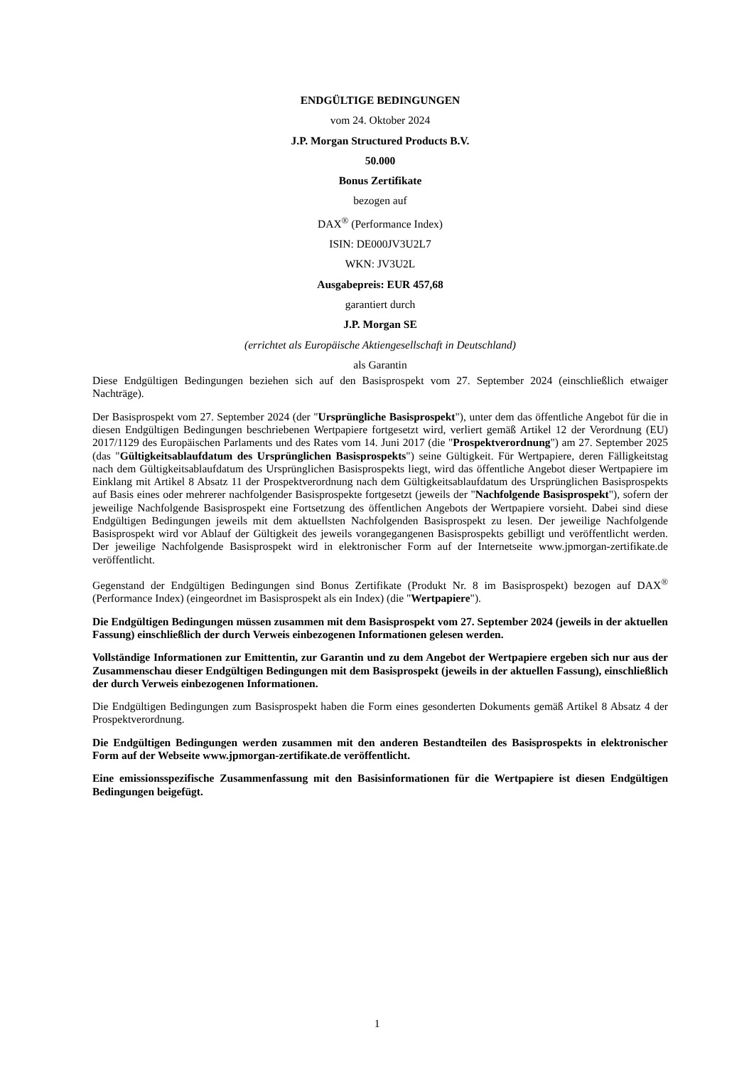ENDGÜLTIGE BEDINGUNGEN
vom 24. Oktober 2024
J.P. Morgan Structured Products B.V.
50.000
Bonus Zertifikate
bezogen auf
DAX<sup>®</sup> (Performance Index)
ISIN: DE000JV3U2L7
WKN: JV3U2L
Ausgabepreis: EUR 457,68
garantiert durch
J.P. Morgan SE
(errichtet als Europäische Aktiengesellschaft in Deutschland)
als Garantin
Diese Endgültigen Bedingungen beziehen sich auf den Basisprospekt vom 27. September 2024 (einschließlich etwaiger Nachträge).
Der Basisprospekt vom 27. September 2024 (der "Ursprüngliche Basisprospekt"), unter dem das öffentliche Angebot für die in diesen Endgültigen Bedingungen beschriebenen Wertpapiere fortgesetzt wird, verliert gemäß Artikel 12 der Verordnung (EU) 2017/1129 des Europäischen Parlaments und des Rates vom 14. Juni 2017 (die "Prospektverordnung") am 27. September 2025 (das "Gültigkeitsablaufdatum des Ursprünglichen Basisprospekts") seine Gültigkeit. Für Wertpapiere, deren Fälligkeitstag nach dem Gültigkeitsablaufdatum des Ursprünglichen Basisprospekts liegt, wird das öffentliche Angebot dieser Wertpapiere im Einklang mit Artikel 8 Absatz 11 der Prospektverordnung nach dem Gültigkeitsablaufdatum des Ursprünglichen Basisprospekts auf Basis eines oder mehrerer nachfolgender Basisprospekte fortgesetzt (jeweils der "Nachfolgende Basisprospekt"), sofern der jeweilige Nachfolgende Basisprospekt eine Fortsetzung des öffentlichen Angebots der Wertpapiere vorsieht. Dabei sind diese Endgültigen Bedingungen jeweils mit dem aktuellsten Nachfolgenden Basisprospekt zu lesen. Der jeweilige Nachfolgende Basisprospekt wird vor Ablauf der Gültigkeit des jeweils vorangegangenen Basisprospekts gebilligt und veröffentlicht werden. Der jeweilige Nachfolgende Basisprospekt wird in elektronischer Form auf der Internetseite www.jpmorgan-zertifikate.de veröffentlicht.
Gegenstand der Endgültigen Bedingungen sind Bonus Zertifikate (Produkt Nr. 8 im Basisprospekt) bezogen auf DAX<sup>®</sup> (Performance Index) (eingeordnet im Basisprospekt als ein Index) (die "Wertpapiere").
Die Endgültigen Bedingungen müssen zusammen mit dem Basisprospekt vom 27. September 2024 (jeweils in der aktuellen Fassung) einschließlich der durch Verweis einbezogenen Informationen gelesen werden.
Vollständige Informationen zur Emittentin, zur Garantin und zu dem Angebot der Wertpapiere ergeben sich nur aus der Zusammenschau dieser Endgültigen Bedingungen mit dem Basisprospekt (jeweils in der aktuellen Fassung), einschließlich der durch Verweis einbezogenen Informationen.
Die Endgültigen Bedingungen zum Basisprospekt haben die Form eines gesonderten Dokuments gemäß Artikel 8 Absatz 4 der Prospektverordnung.
Die Endgültigen Bedingungen werden zusammen mit den anderen Bestandteilen des Basisprospekts in elektronischer Form auf der Webseite www.jpmorgan-zertifikate.de veröffentlicht.
Eine emissionsspezifische Zusammenfassung mit den Basisinformationen für die Wertpapiere ist diesen Endgültigen Bedingungen beigefügt.
1